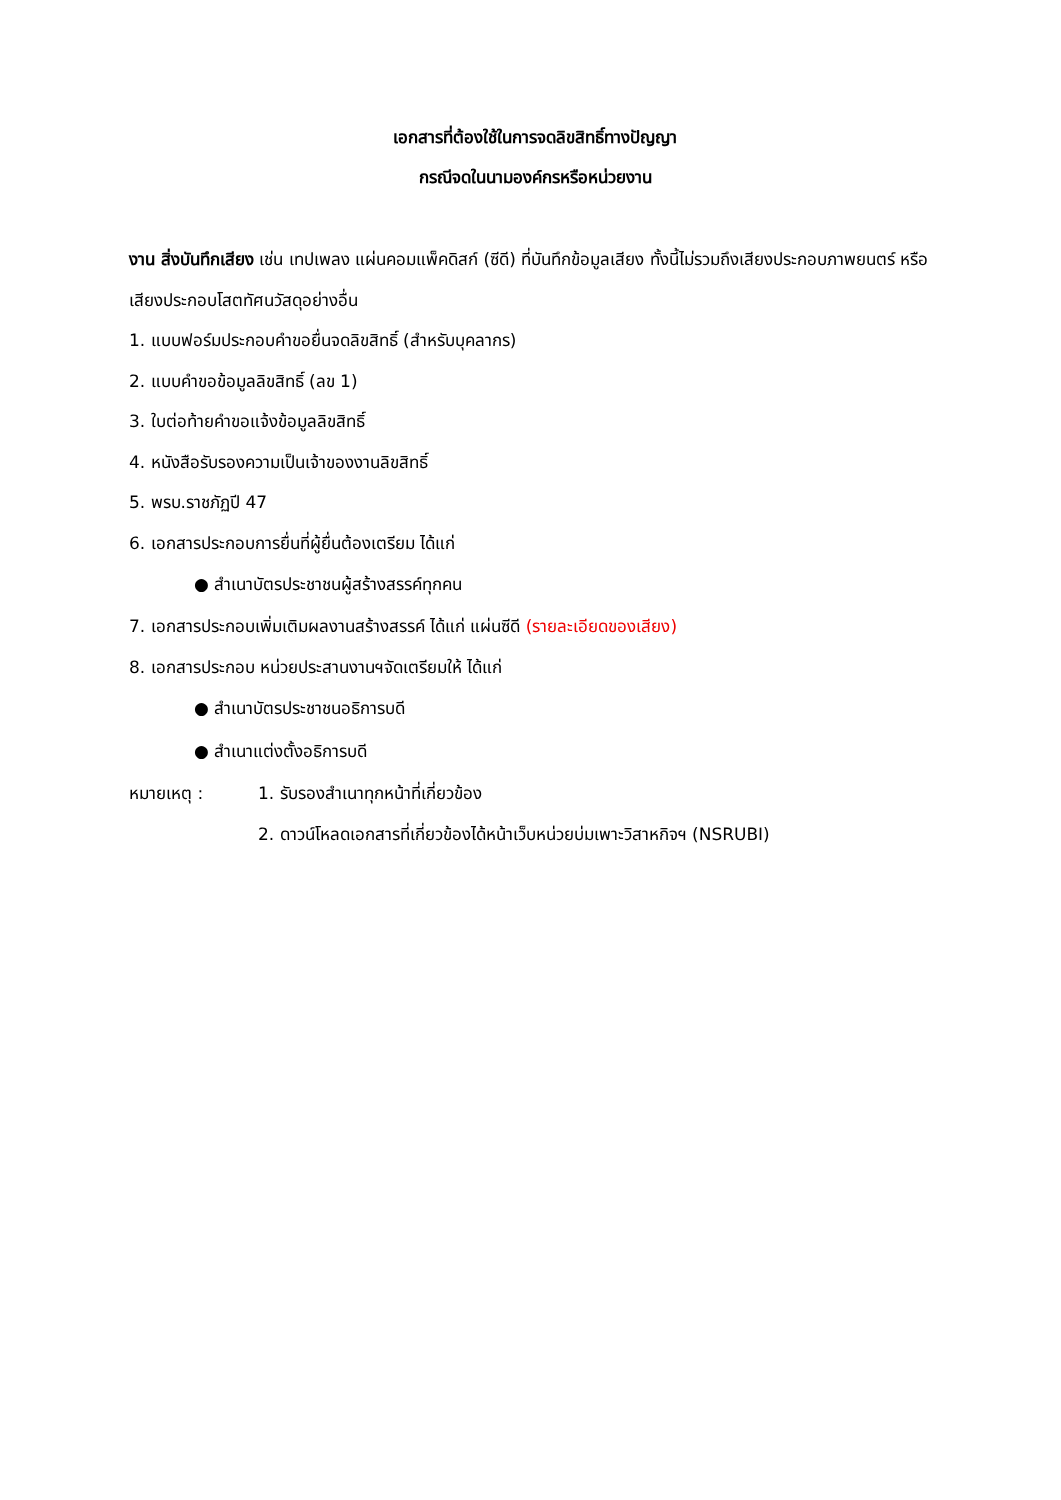เอกสารที่ต้องใช้ในการจดลิขสิทธิ์ทางปัญญา
กรณีจดในนามองค์กรหรือหน่วยงาน
งาน สิ่งบันทึกเสียง เช่น เทปเพลง แผ่นคอมแพ็คดิสก์ (ซีดี) ที่บันทึกข้อมูลเสียง ทั้งนี้ไม่รวมถึงเสียงประกอบภาพยนตร์ หรือเสียงประกอบโสตทัศนวัสดุอย่างอื่น
1. แบบฟอร์มประกอบคำขอยื่นจดลิขสิทธิ์ (สำหรับบุคลากร)
2. แบบคำขอข้อมูลลิขสิทธิ์ (ลข 1)
3. ใบต่อท้ายคำขอแจ้งข้อมูลลิขสิทธิ์
4. หนังสือรับรองความเป็นเจ้าของงานลิขสิทธิ์
5. พรบ.ราชภัฏปี 47
6. เอกสารประกอบการยื่นที่ผู้ยื่นต้องเตรียม ได้แก่
● สำเนาบัตรประชาชนผู้สร้างสรรค์ทุกคน
7. เอกสารประกอบเพิ่มเติมผลงานสร้างสรรค์ ได้แก่ แผ่นซีดี (รายละเอียดของเสียง)
8. เอกสารประกอบ หน่วยประสานงานฯจัดเตรียมให้ ได้แก่
● สำเนาบัตรประชาชนอธิการบดี
● สำเนาแต่งตั้งอธิการบดี
หมายเหตุ : 1. รับรองสำเนาทุกหน้าที่เกี่ยวข้อง
2. ดาวน์โหลดเอกสารที่เกี่ยวข้องได้หน้าเว็บหน่วยบ่มเพาะวิสาหกิจฯ (NSRUBI)